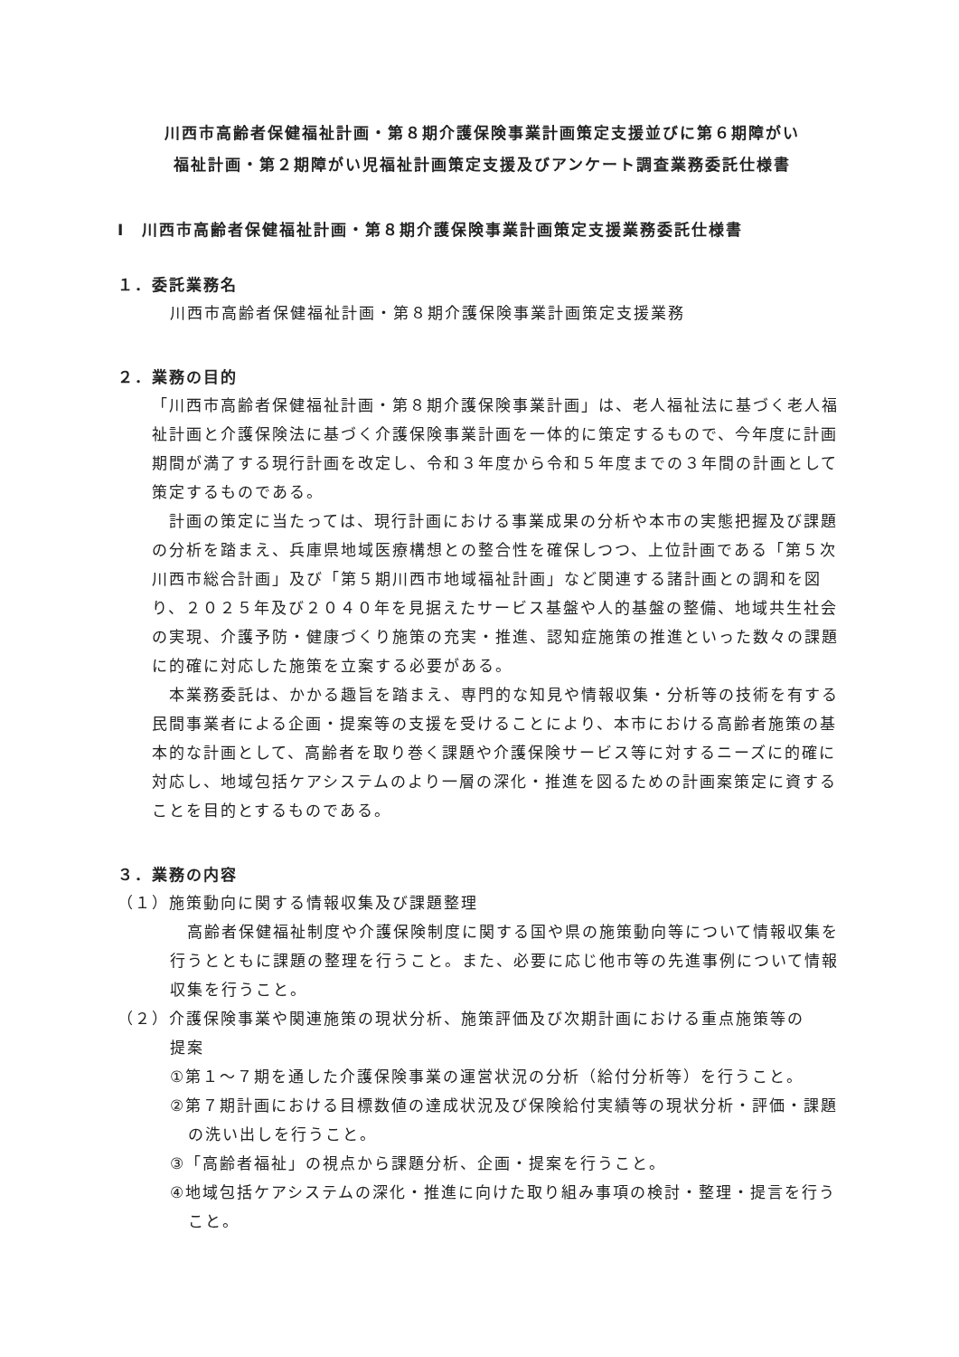川西市高齢者保健福祉計画・第８期介護保険事業計画策定支援並びに第６期障がい
福祉計画・第２期障がい児福祉計画策定支援及びアンケート調査業務委託仕様書
Ⅰ　川西市高齢者保健福祉計画・第８期介護保険事業計画策定支援業務委託仕様書
１．委託業務名
川西市高齢者保健福祉計画・第８期介護保険事業計画策定支援業務
２．業務の目的
「川西市高齢者保健福祉計画・第８期介護保険事業計画」は、老人福祉法に基づく老人福祉計画と介護保険法に基づく介護保険事業計画を一体的に策定するもので、今年度に計画期間が満了する現行計画を改定し、令和３年度から令和５年度までの３年間の計画として策定するものである。
　計画の策定に当たっては、現行計画における事業成果の分析や本市の実態把握及び課題の分析を踏まえ、兵庫県地域医療構想との整合性を確保しつつ、上位計画である「第５次川西市総合計画」及び「第５期川西市地域福祉計画」など関連する諸計画との調和を図り、２０２５年及び２０４０年を見据えたサービス基盤や人的基盤の整備、地域共生社会の実現、介護予防・健康づくり施策の充実・推進、認知症施策の推進といった数々の課題に的確に対応した施策を立案する必要がある。
　本業務委託は、かかる趣旨を踏まえ、専門的な知見や情報収集・分析等の技術を有する民間事業者による企画・提案等の支援を受けることにより、本市における高齢者施策の基本的な計画として、高齢者を取り巻く課題や介護保険サービス等に対するニーズに的確に対応し、地域包括ケアシステムのより一層の深化・推進を図るための計画案策定に資することを目的とするものである。
３．業務の内容
（１）施策動向に関する情報収集及び課題整理
　高齢者保健福祉制度や介護保険制度に関する国や県の施策動向等について情報収集を行うとともに課題の整理を行うこと。また、必要に応じ他市等の先進事例について情報収集を行うこと。
（２）介護保険事業や関連施策の現状分析、施策評価及び次期計画における重点施策等の
提案
①第１～７期を通した介護保険事業の運営状況の分析（給付分析等）を行うこと。
②第７期計画における目標数値の達成状況及び保険給付実績等の現状分析・評価・課題の洗い出しを行うこと。
③「高齢者福祉」の視点から課題分析、企画・提案を行うこと。
④地域包括ケアシステムの深化・推進に向けた取り組み事項の検討・整理・提言を行うこと。